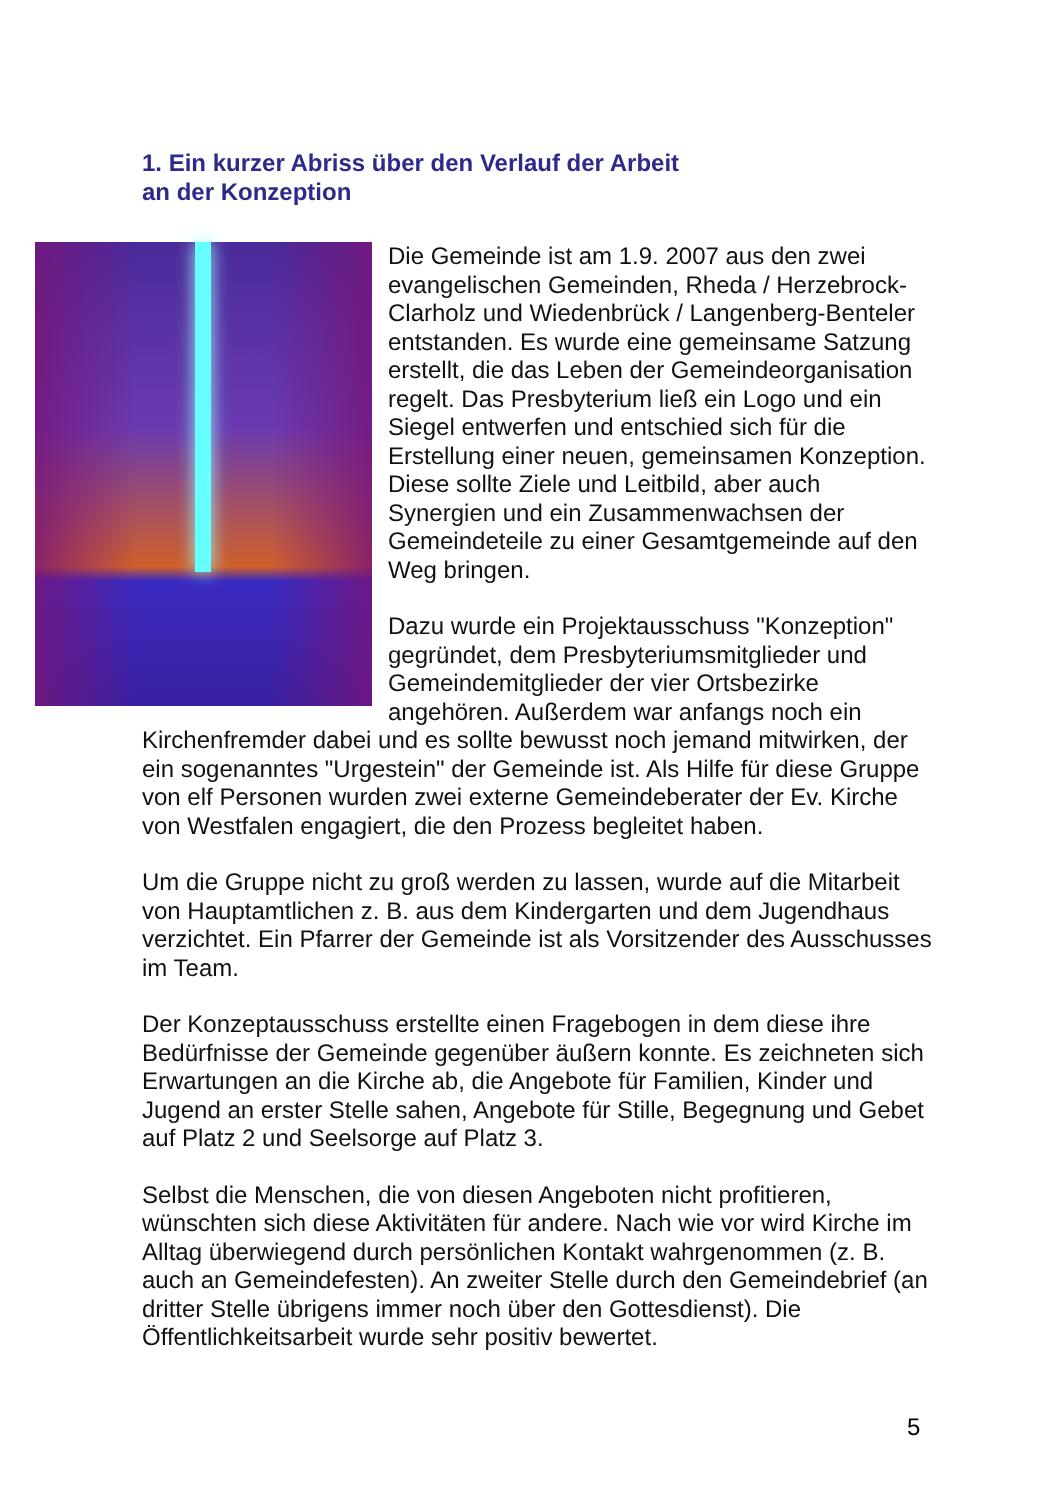1. Ein kurzer Abriss über den Verlauf der Arbeit
an der Konzeption
Die Gemeinde ist am 1.9. 2007 aus den zwei evangelischen Gemeinden, Rheda / Herzebrock-Clarholz und Wiedenbrück / Langenberg-Benteler entstanden. Es wurde eine gemeinsame Satzung erstellt, die das Leben der Gemeindeorganisation regelt. Das Presbyterium ließ ein Logo und ein Siegel entwerfen und entschied sich für die Erstellung einer neuen, gemeinsamen Konzeption. Diese sollte Ziele und Leitbild, aber auch Synergien und ein Zusammenwachsen der Gemeindeteile zu einer Gesamtgemeinde auf den Weg bringen.
Dazu wurde ein Projektausschuss "Konzeption" gegründet, dem Presbyteriumsmitglieder und Gemeindemitglieder der vier Ortsbezirke angehören. Außerdem war anfangs noch ein Kirchenfremder dabei und es sollte bewusst noch jemand mitwirken, der ein sogenanntes "Urgestein" der Gemeinde ist. Als Hilfe für diese Gruppe von elf Personen wurden zwei externe Gemeindeberater der Ev. Kirche von Westfalen engagiert, die den Prozess begleitet haben.
Um die Gruppe nicht zu groß werden zu lassen, wurde auf die Mitarbeit von Hauptamtlichen z. B. aus dem Kindergarten und dem Jugendhaus verzichtet. Ein Pfarrer der Gemeinde ist als Vorsitzender des Ausschusses im Team.
Der Konzeptausschuss erstellte einen Fragebogen in dem diese ihre Bedürfnisse der Gemeinde gegenüber äußern konnte. Es zeichneten sich Erwartungen an die Kirche ab, die Angebote für Familien, Kinder und Jugend an erster Stelle sahen, Angebote für Stille, Begegnung und Gebet auf Platz 2 und Seelsorge auf Platz 3.
Selbst die Menschen, die von diesen Angeboten nicht profitieren, wünschten sich diese Aktivitäten für andere. Nach wie vor wird Kirche im Alltag überwiegend durch persönlichen Kontakt wahrgenommen (z. B. auch an Gemeindefesten). An zweiter Stelle durch den Gemeindebrief (an dritter Stelle übrigens immer noch über den Gottesdienst). Die Öffentlichkeitsarbeit wurde sehr positiv bewertet.
5